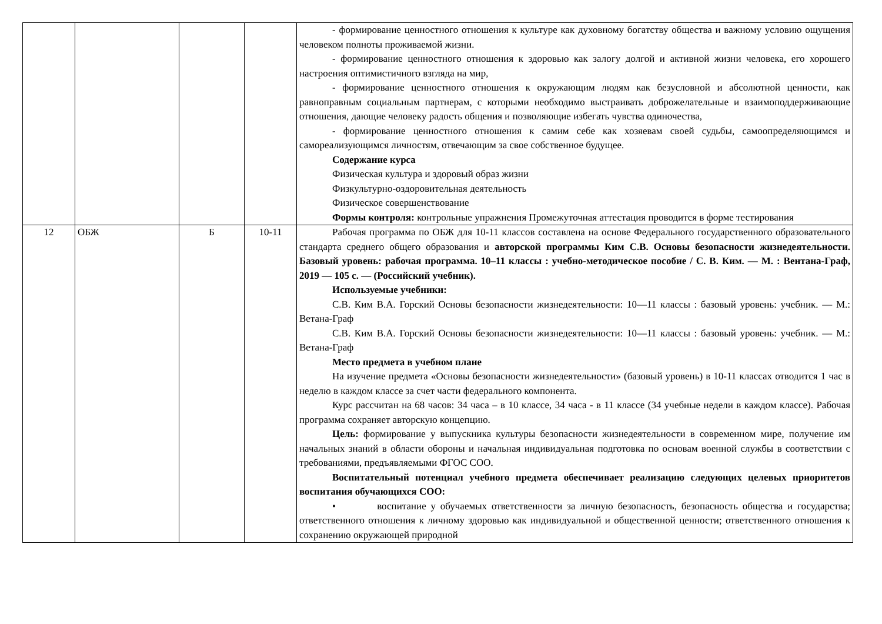| | | | | - формирование ценностного отношения к культуре как духовному богатству общества и важному условию ощущения человеком полноты проживаемой жизни. - формирование ценностного отношения к здоровью как залогу долгой и активной жизни человека, его хорошего настроения оптимистичного взгляда на мир, - формирование ценностного отношения к окружающим людям как безусловной и абсолютной ценности, как равноправным социальным партнерам, с которыми необходимо выстраивать доброжелательные и взаимоподдерживающие отношения, дающие человеку радость общения и позволяющие избегать чувства одиночества, - формирование ценностного отношения к самим себе как хозяевам своей судьбы, самоопределяющимся и самореализующимся личностям, отвечающим за свое собственное будущее. Содержание курса Физическая культура и здоровый образ жизни Физкультурно-оздоровительная деятельность Физическое совершенствование Формы контроля: контрольные упражнения Промежуточная аттестация проводится в форме тестирования |
| 12 | ОБЖ | Б | 10-11 | Рабочая программа по ОБЖ для 10-11 классов составлена на основе Федерального государственного образовательного стандарта среднего общего образования и авторской программы Ким С.В. Основы безопасности жизнедеятельности. Базовый уровень: рабочая программа. 10–11 классы : учебно-методическое пособие / С. В. Ким. — М. : Вентана-Граф, 2019 — 105 с. — (Российский учебник). Используемые учебники: С.В. Ким В.А. Горский Основы безопасности жизнедеятельности: 10—11 классы : базовый уровень: учебник. — М.: Ветана-Граф С.В. Ким В.А. Горский Основы безопасности жизнедеятельности: 10—11 классы : базовый уровень: учебник. — М.: Ветана-Граф Место предмета в учебном плане На изучение предмета «Основы безопасности жизнедеятельности» (базовый уровень) в 10-11 классах отводится 1 час в неделю в каждом классе за счет части федерального компонента. Курс рассчитан на 68 часов: 34 часа – в 10 классе, 34 часа - в 11 классе (34 учебные недели в каждом классе). Рабочая программа сохраняет авторскую концепцию. Цель: формирование у выпускника культуры безопасности жизнедеятельности в современном мире, получение им начальных знаний в области обороны и начальная индивидуальная подготовка по основам военной службы в соответствии с требованиями, предъявляемыми ФГОС СОО. Воспитательный потенциал учебного предмета обеспечивает реализацию следующих целевых приоритетов воспитания обучающихся СОО: • воспитание у обучаемых ответственности за личную безопасность, безопасность общества и государства; ответственного отношения к личному здоровью как индивидуальной и общественной ценности; ответственного отношения к сохранению окружающей природной |